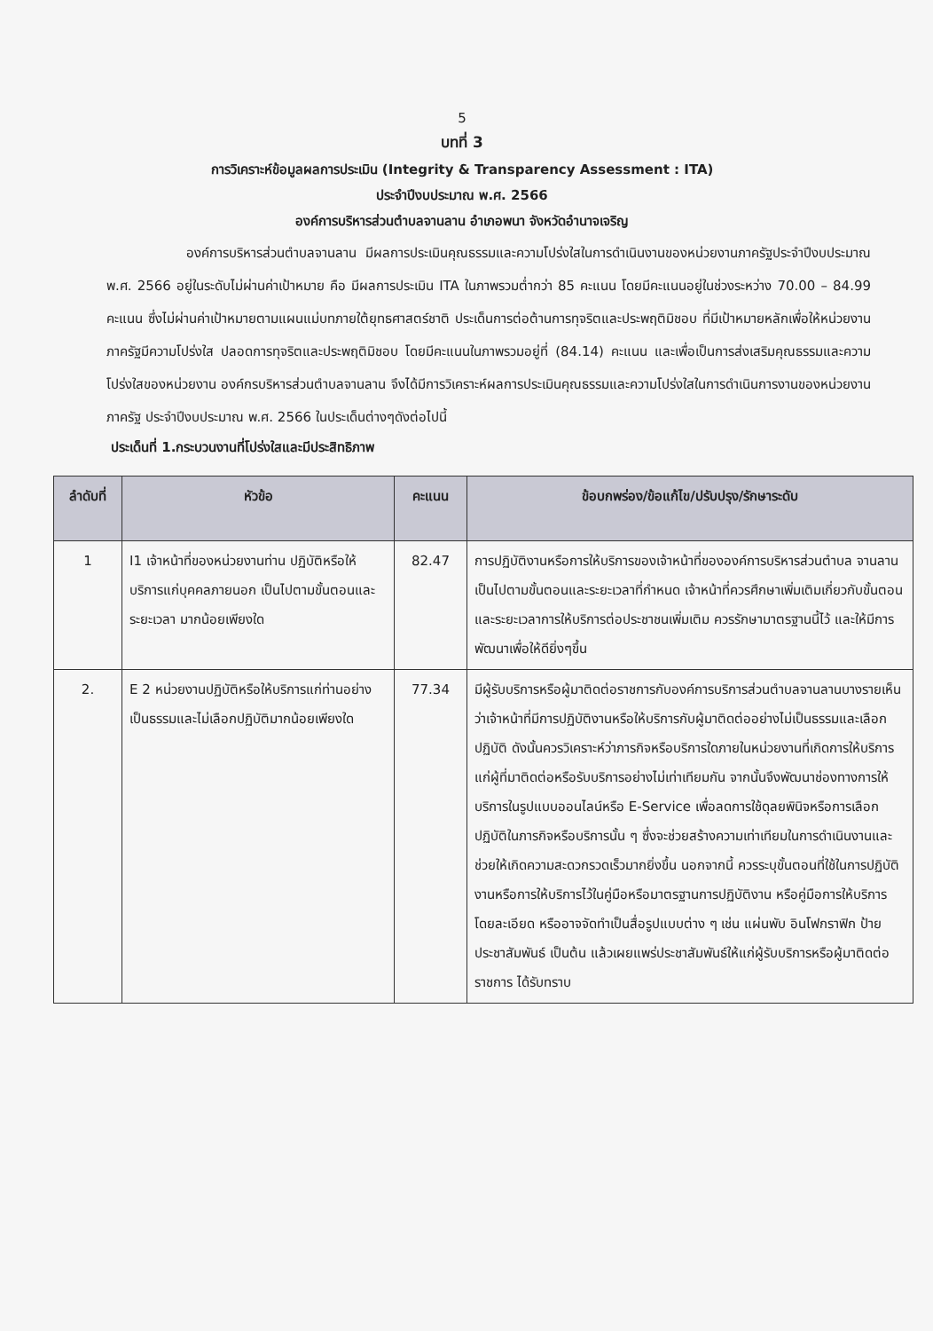5
บทที่ 3
การวิเคราะห์ข้อมูลผลการประเมิน (Integrity & Transparency Assessment : ITA)
ประจำปีงบประมาณ พ.ศ. 2566
องค์การบริหารส่วนตำบลจานลาน อำเภอพนา จังหวัดอำนาจเจริญ
องค์การบริหารส่วนตำบลจานลาน มีผลการประเมินคุณธรรมและความโปร่งใสในการดำเนินงานของหน่วยงานภาครัฐประจำปีงบประมาณ พ.ศ. 2566 อยู่ในระดับไม่ผ่านค่าเป้าหมาย คือ มีผลการประเมิน ITA ในภาพรวมต่ำกว่า 85 คะแนน โดยมีคะแนนอยู่ในช่วงระหว่าง 70.00 – 84.99 คะแนน ซึ่งไม่ผ่านค่าเป้าหมายตามแผนแม่บทภายใต้ยุทธศาสตร์ชาติ ประเด็นการต่อต้านการทุจริตและประพฤติมิชอบ ที่มีเป้าหมายหลักเพื่อให้หน่วยงานภาครัฐมีความโปร่งใส ปลอดการทุจริตและประพฤติมิชอบ โดยมีคะแนนในภาพรวมอยู่ที่ (84.14) คะแนน และเพื่อเป็นการส่งเสริมคุณธรรมและความโปร่งใสของหน่วยงาน องค์กรบริหารส่วนตำบลจานลาน จึงได้มีการวิเคราะห์ผลการประเมินคุณธรรมและความโปร่งใสในการดำเนินการงานของหน่วยงานภาครัฐ ประจำปีงบประมาณ พ.ศ. 2566 ในประเด็นต่างๆดังต่อไปนี้
ประเด็นที่ 1.กระบวนงานที่โปร่งใสและมีประสิทธิภาพ
| ลำดับที่ | หัวข้อ | คะแนน | ข้อบกพร่อง/ข้อแก้ไข/ปรับปรุง/รักษาระดับ |
| --- | --- | --- | --- |
| 1 | I1 เจ้าหน้าที่ของหน่วยงานท่าน ปฏิบัติหรือให้บริการแก่บุคคลภายนอก เป็นไปตามขั้นตอนและระยะเวลา มากน้อยเพียงใด | 82.47 | การปฏิบัติงานหรือการให้บริการของเจ้าหน้าที่ขององค์การบริหารส่วนตำบล จานลาน เป็นไปตามขั้นตอนและระยะเวลาที่กำหนด เจ้าหน้าที่ควรศึกษาเพิ่มเติมเกี่ยวกับขั้นตอนและระยะเวลาการให้บริการต่อประชาชนเพิ่มเติม ควรรักษามาตรฐานนี้ไว้ และให้มีการพัฒนาเพื่อให้ดียิ่งๆขึ้น |
| 2. | E 2 หน่วยงานปฏิบัติหรือให้บริการแก่ท่านอย่างเป็นธรรมและไม่เลือกปฏิบัติมากน้อยเพียงใด | 77.34 | มีผู้รับบริการหรือผู้มาติดต่อราชการกับองค์การบริการส่วนตำบลจานลานบางรายเห็นว่าเจ้าหน้าที่มีการปฏิบัติงานหรือให้บริการกับผู้มาติดต่ออย่างไม่เป็นธรรมและเลือกปฏิบัติ ดังนั้นควรวิเคราะห์ว่าภารกิจหรือบริการใดภายในหน่วยงานที่เกิดการให้บริการแก่ผู้ที่มาติดต่อหรือรับบริการอย่างไม่เท่าเทียมกัน จากนั้นจึงพัฒนาช่องทางการให้บริการในรูปแบบออนไลน์หรือ E-Service เพื่อลดการใช้ดุลยพินิจหรือการเลือกปฏิบัติในภารกิจหรือบริการนั้น ๆ ซึ่งจะช่วยสร้างความเท่าเทียมในการดำเนินงานและช่วยให้เกิดความสะดวกรวดเร็วมากยิ่งขึ้น นอกจากนี้ ควรระบุขั้นตอนที่ใช้ในการปฏิบัติงานหรือการให้บริการไว้ในคู่มือหรือมาตรฐานการปฏิบัติงาน หรือคู่มือการให้บริการ โดยละเอียด หรืออาจจัดทำเป็นสื่อรูปแบบต่าง ๆ เช่น แผ่นพับ อินโฟกราฟิก ป้ายประชาสัมพันธ์ เป็นต้น แล้วเผยแพร่ประชาสัมพันธ์ให้แก่ผู้รับบริการหรือผู้มาติดต่อราชการ ได้รับทราบ |